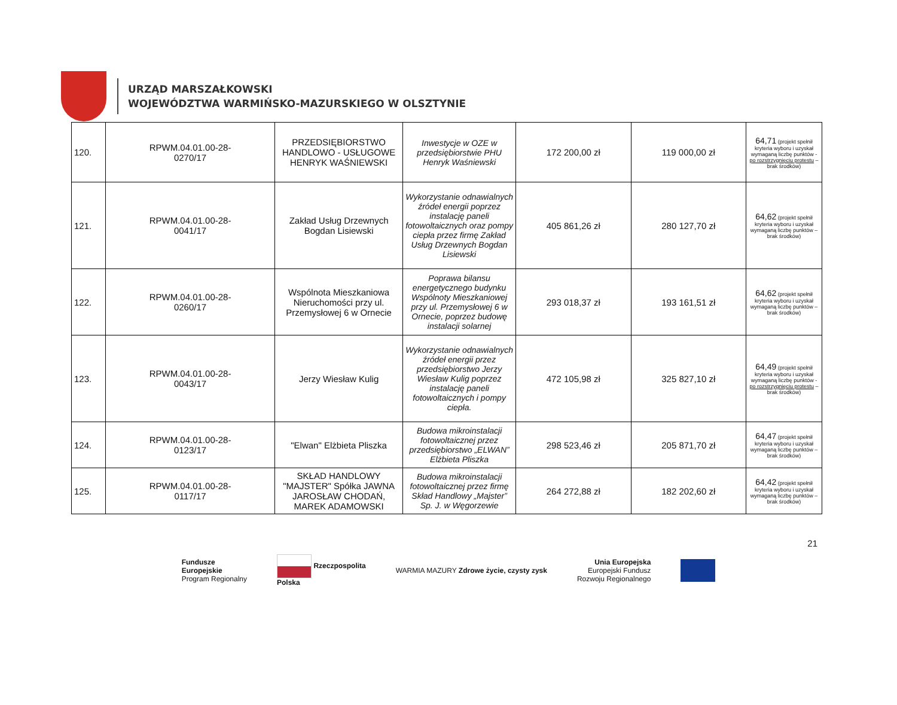URZĄD MARSZAŁKOWSKI
WOJEWÓDZTWA WARMIŃSKO-MAZURSKIEGO W OLSZTYNIE
| 120. | RPWM.04.01.00-28- 0270/17 | PRZEDSIĘBIORSTWO HANDLOWO - USŁUGOWE HENRYK WAŚNIEWSKI | Inwestycje w OZE w przedsiębiorstwie PHU Henryk Waśniewski | 172 200,00 zł | 119 000,00 zł | 64,71 (projekt spełnił kryteria wyboru i uzyskał wymaganą liczbę punktów - po rozstrzygnięciu protestu – brak środków) |
| 121. | RPWM.04.01.00-28- 0041/17 | Zakład Usług Drzewnych Bogdan Lisiewski | Wykorzystanie odnawialnych źródeł energii poprzez instalację paneli fotowoltaicznych oraz pompy ciepła przez firmę Zakład Usług Drzewnych Bogdan Lisiewski | 405 861,26 zł | 280 127,70 zł | 64,62 (projekt spełnił kryteria wyboru i uzyskał wymaganą liczbę punktów – brak środków) |
| 122. | RPWM.04.01.00-28- 0260/17 | Wspólnota Mieszkaniowa Nieruchomości przy ul. Przemysłowej 6 w Ornecie | Poprawa bilansu energetycznego budynku Wspólnoty Mieszkaniowej przy ul. Przemysłowej 6 w Ornecie, poprzez budowę instalacji solarnej | 293 018,37 zł | 193 161,51 zł | 64,62 (projekt spełnił kryteria wyboru i uzyskał wymaganą liczbę punktów – brak środków) |
| 123. | RPWM.04.01.00-28- 0043/17 | Jerzy Wiesław Kulig | Wykorzystanie odnawialnych źródeł energii przez przedsiębiorstwo Jerzy Wiesław Kulig poprzez instalację paneli fotowoltaicznych i pompy ciepła. | 472 105,98 zł | 325 827,10 zł | 64,49 (projekt spełnił kryteria wyboru i uzyskał wymaganą liczbę punktów - po rozstrzygnięciu protestu – brak środków) |
| 124. | RPWM.04.01.00-28- 0123/17 | "Elwan" Elżbieta Pliszka | Budowa mikroinstalacji fotowoltaicznej przez przedsiębiorstwo „ELWAN” Elżbieta Pliszka | 298 523,46 zł | 205 871,70 zł | 64,47 (projekt spełnił kryteria wyboru i uzyskał wymaganą liczbę punktów – brak środków) |
| 125. | RPWM.04.01.00-28- 0117/17 | SKŁAD HANDLOWY "MAJSTER" Spółka JAWNA JAROSŁAW CHODAŃ, MAREK ADAMOWSKI | Budowa mikroinstalacji fotowoltaicznej przez firmę Skład Handlowy „Majster” Sp. J. w Węgorzewie | 264 272,88 zł | 182 202,60 zł | 64,42 (projekt spełnił kryteria wyboru i uzyskał wymaganą liczbę punktów – brak środków) |
21
Fundusze
Europejskie
Program Regionalny
Rzeczpospolita
Polska
WARMIA MAZURY Zdrowe życie, czysty zysk
Unia Europejska
Europejski Fundusz
Rozwoju Regionalnego